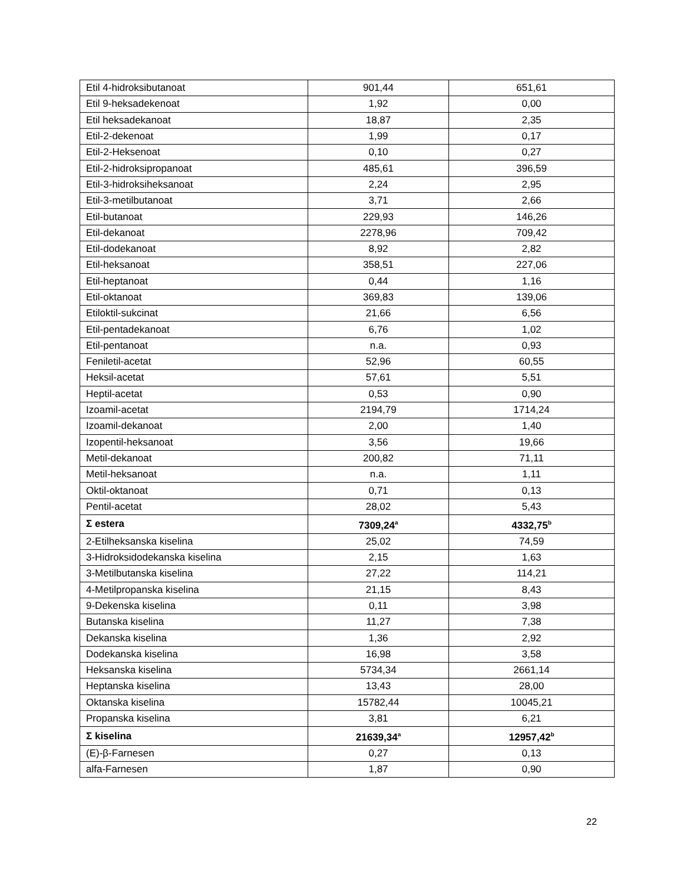| Etil 4-hidroksibutanoat | 901,44 | 651,61 |
| Etil 9-heksadekenoat | 1,92 | 0,00 |
| Etil heksadekanoat | 18,87 | 2,35 |
| Etil-2-dekenoat | 1,99 | 0,17 |
| Etil-2-Heksenoat | 0,10 | 0,27 |
| Etil-2-hidroksipropanoat | 485,61 | 396,59 |
| Etil-3-hidroksiheksanoat | 2,24 | 2,95 |
| Etil-3-metilbutanoat | 3,71 | 2,66 |
| Etil-butanoat | 229,93 | 146,26 |
| Etil-dekanoat | 2278,96 | 709,42 |
| Etil-dodekanoat | 8,92 | 2,82 |
| Etil-heksanoat | 358,51 | 227,06 |
| Etil-heptanoat | 0,44 | 1,16 |
| Etil-oktanoat | 369,83 | 139,06 |
| Etiloktil-sukcinat | 21,66 | 6,56 |
| Etil-pentadekanoat | 6,76 | 1,02 |
| Etil-pentanoat | n.a. | 0,93 |
| Feniletil-acetat | 52,96 | 60,55 |
| Heksil-acetat | 57,61 | 5,51 |
| Heptil-acetat | 0,53 | 0,90 |
| Izoamil-acetat | 2194,79 | 1714,24 |
| Izoamil-dekanoat | 2,00 | 1,40 |
| Izopentil-heksanoat | 3,56 | 19,66 |
| Metil-dekanoat | 200,82 | 71,11 |
| Metil-heksanoat | n.a. | 1,11 |
| Oktil-oktanoat | 0,71 | 0,13 |
| Pentil-acetat | 28,02 | 5,43 |
| Σ estera | 7309,24<sup>a</sup> | 4332,75<sup>b</sup> |
| 2-Etilheksanska kiselina | 25,02 | 74,59 |
| 3-Hidroksidodekanska kiselina | 2,15 | 1,63 |
| 3-Metilbutanska kiselina | 27,22 | 114,21 |
| 4-Metilpropanska kiselina | 21,15 | 8,43 |
| 9-Dekenska kiselina | 0,11 | 3,98 |
| Butanska kiselina | 11,27 | 7,38 |
| Dekanska kiselina | 1,36 | 2,92 |
| Dodekanska kiselina | 16,98 | 3,58 |
| Heksanska kiselina | 5734,34 | 2661,14 |
| Heptanska kiselina | 13,43 | 28,00 |
| Oktanska kiselina | 15782,44 | 10045,21 |
| Propanska kiselina | 3,81 | 6,21 |
| Σ kiselina | 21639,34<sup>a</sup> | 12957,42<sup>b</sup> |
| (E)-β-Farnesen | 0,27 | 0,13 |
| alfa-Farnesen | 1,87 | 0,90 |
22